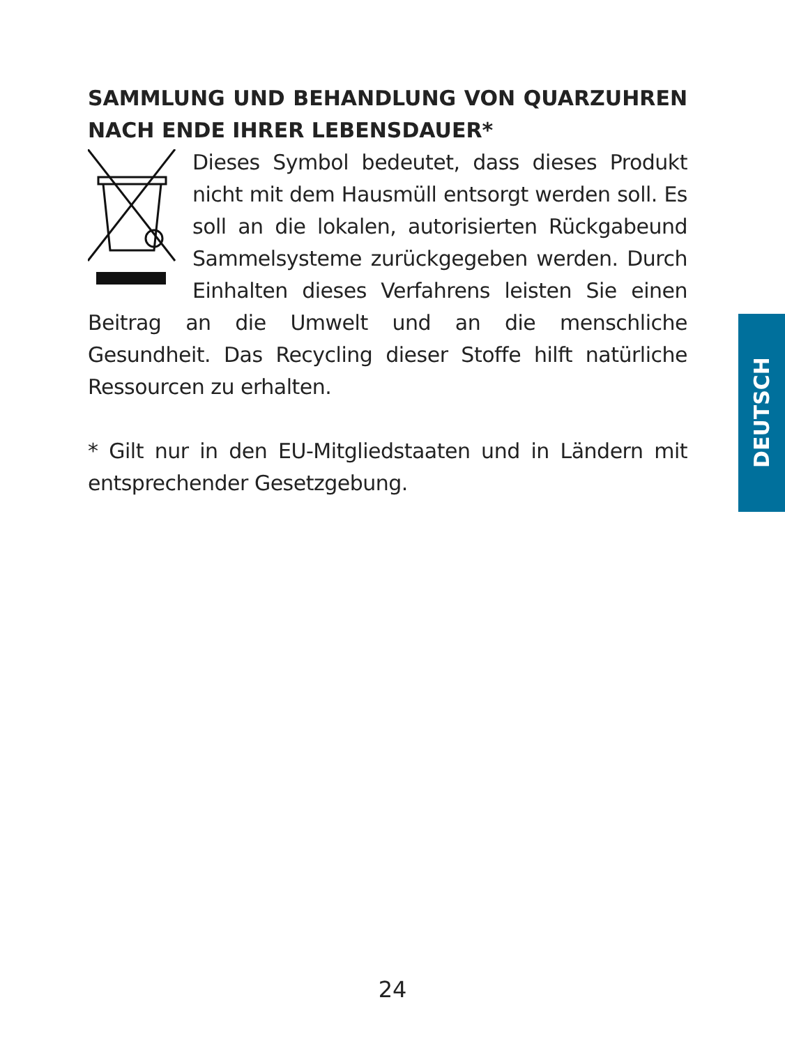SAMMLUNG UND BEHANDLUNG VON QUARZUHREN NACH ENDE IHRER LEBENSDAUER*
Dieses Symbol bedeutet, dass dieses Produkt nicht mit dem Hausmüll entsorgt werden soll. Es soll an die lokalen, autorisierten Rückgabeund Sammelsysteme zurückgegeben werden. Durch Einhalten dieses Verfahrens leisten Sie einen Beitrag an die Umwelt und an die menschliche Gesundheit. Das Recycling dieser Stoffe hilft natürliche Ressourcen zu erhalten.
* Gilt nur in den EU-Mitgliedstaaten und in Ländern mit entsprechender Gesetzgebung.
DEUTSCH
24